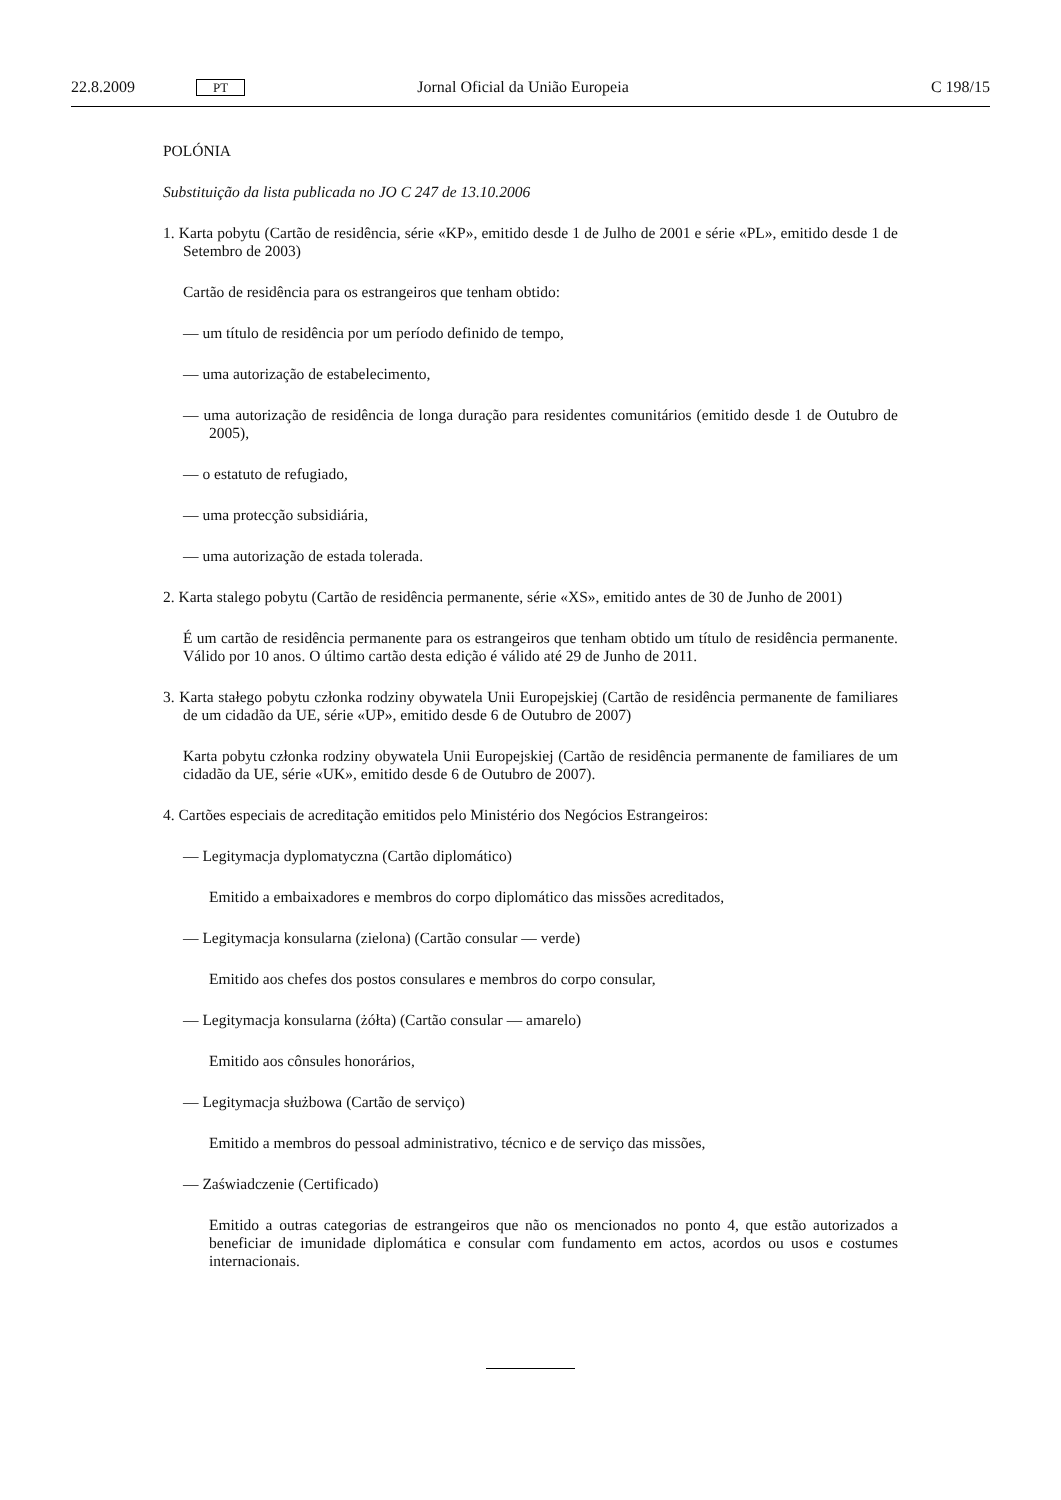22.8.2009 PT Jornal Oficial da União Europeia C 198/15
POLÓNIA
Substituição da lista publicada no JO C 247 de 13.10.2006
1. Karta pobytu (Cartão de residência, série «KP», emitido desde 1 de Julho de 2001 e série «PL», emitido desde 1 de Setembro de 2003)
Cartão de residência para os estrangeiros que tenham obtido:
— um título de residência por um período definido de tempo,
— uma autorização de estabelecimento,
— uma autorização de residência de longa duração para residentes comunitários (emitido desde 1 de Outubro de 2005),
— o estatuto de refugiado,
— uma protecção subsidiária,
— uma autorização de estada tolerada.
2. Karta stalego pobytu (Cartão de residência permanente, série «XS», emitido antes de 30 de Junho de 2001)
É um cartão de residência permanente para os estrangeiros que tenham obtido um título de residência permanente. Válido por 10 anos. O último cartão desta edição é válido até 29 de Junho de 2011.
3. Karta stałego pobytu członka rodziny obywatela Unii Europejskiej (Cartão de residência permanente de familiares de um cidadão da UE, série «UP», emitido desde 6 de Outubro de 2007)
Karta pobytu członka rodziny obywatela Unii Europejskiej (Cartão de residência permanente de familiares de um cidadão da UE, série «UK», emitido desde 6 de Outubro de 2007).
4. Cartões especiais de acreditação emitidos pelo Ministério dos Negócios Estrangeiros:
— Legitymacja dyplomatyczna (Cartão diplomático)
Emitido a embaixadores e membros do corpo diplomático das missões acreditados,
— Legitymacja konsularna (zielona) (Cartão consular — verde)
Emitido aos chefes dos postos consulares e membros do corpo consular,
— Legitymacja konsularna (żółta) (Cartão consular — amarelo)
Emitido aos cônsules honorários,
— Legitymacja służbowa (Cartão de serviço)
Emitido a membros do pessoal administrativo, técnico e de serviço das missões,
— Zaświadczenie (Certificado)
Emitido a outras categorias de estrangeiros que não os mencionados no ponto 4, que estão autorizados a beneficiar de imunidade diplomática e consular com fundamento em actos, acordos ou usos e costumes internacionais.